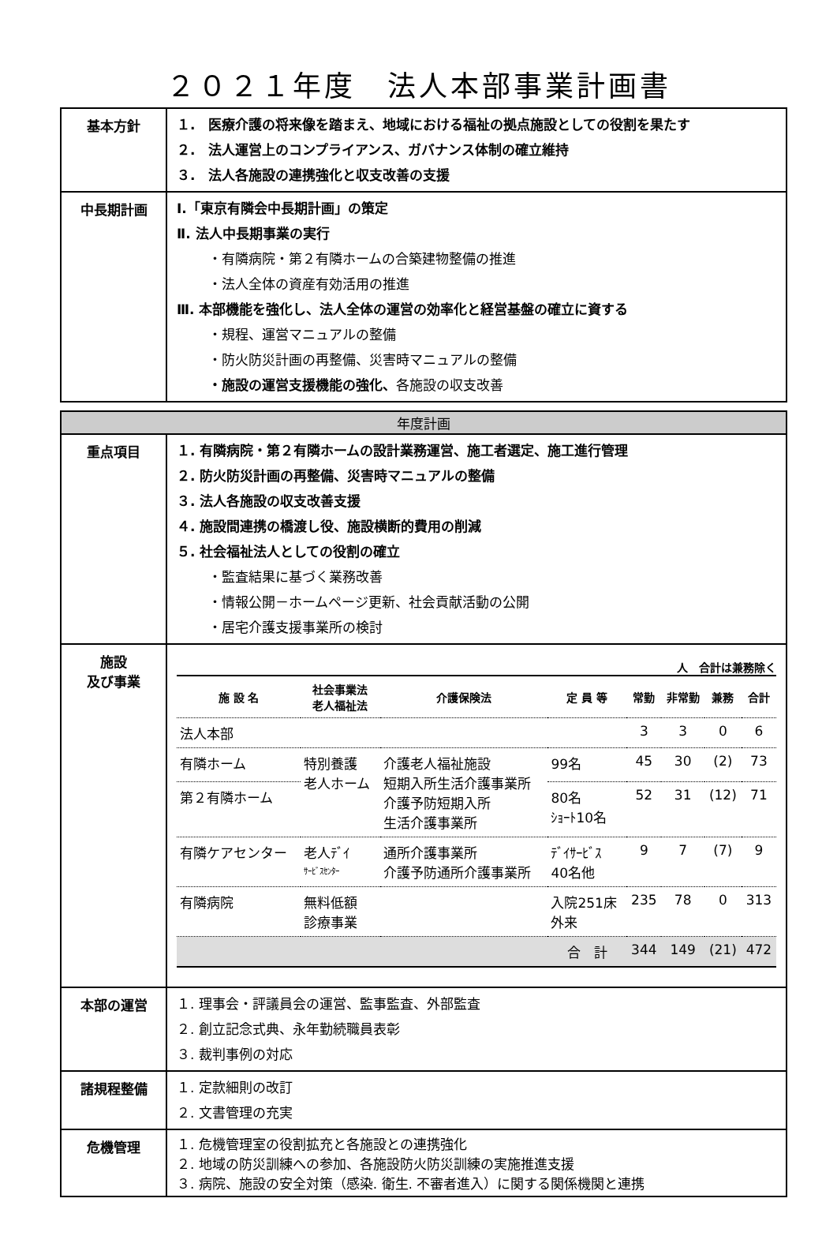２０２１年度　法人本部事業計画書
| 基本方針 | １. 医療介護の将来像を踏まえ、地域における福祉の拠点施設としての役割を果たす ２. 法人運営上のコンプライアンス、ガバナンス体制の確立維持 ３. 法人各施設の連携強化と収支改善の支援 |
| 中長期計画 | Ⅰ.「東京有隣会中長期計画」の策定 Ⅱ. 法人中長期事業の実行 ・有隣病院・第２有隣ホームの合築建物整備の推進 ・法人全体の資産有効活用の推進 Ⅲ. 本部機能を強化し、法人全体の運営の効率化と経営基盤の確立に資する ・規程、運営マニュアルの整備 ・防火防災計画の再整備、災害時マニュアルの整備 ・施設の運営支援機能の強化、 各施設の収支改善 |
| 年度計画 | |
| 重点項目 | １. 有隣病院・第２有隣ホームの設計業務運営、施工者選定、施工進行管理 ２. 防火防災計画の再整備、災害時マニュアルの整備 ３. 法人各施設の収支改善支援 ４. 施設間連携の橋渡し役、施設横断的費用の削減 ５. 社会福祉法人としての役割の確立 ・監査結果に基づく業務改善 ・情報公開－ホームページ更新、社会貢献活動の公開 ・居宅介護支援事業所の検討 |
| 施設 及び事業 | 人 合計は兼務除く / 施 設 名 / 社会事業法 老人福祉法 / 介護保険法 / 定 員 等 / 常勤 / 非常勤 / 兼務 / 合計 / / --- / --- / --- / --- / --- / --- / --- / --- / / 法人本部 / / / / 3 / 3 / 0 / 6 / / 有隣ホーム / 特別養護 老人ホーム / 介護老人福祉施設 短期入所生活介護事業所 介護予防短期入所 生活介護事業所 / 99名 / 45 / 30 / (2) / 73 / / 第２有隣ホーム / / / 80名 ｼｮｰﾄ10名 / 52 / 31 / (12) / 71 / / 有隣ケアセンター / 老人ﾃﾞｲ ｻｰﾋﾞｽｾﾝﾀｰ / 通所介護事業所 介護予防通所介護事業所 / ﾃﾞｲｻｰﾋﾞｽ 40名他 / 9 / 7 / (7) / 9 / / 有隣病院 / 無料低額 診療事業 / / 入院251床 外来 / 235 / 78 / 0 / 313 / / / / / 合 計 / 344 / 149 / (21) / 472 / |
| 本部の運営 | １. 理事会・評議員会の運営、監事監査、外部監査 ２. 創立記念式典、永年勤続職員表彰 ３. 裁判事例の対応 |
| 諸規程整備 | １. 定款細則の改訂 ２. 文書管理の充実 |
| 危機管理 | １. 危機管理室の役割拡充と各施設との連携強化 ２. 地域の防災訓練への参加、各施設防火防災訓練の実施推進支援 ３. 病院、施設の安全対策（感染. 衛生. 不審者進入）に関する関係機関と連携 |